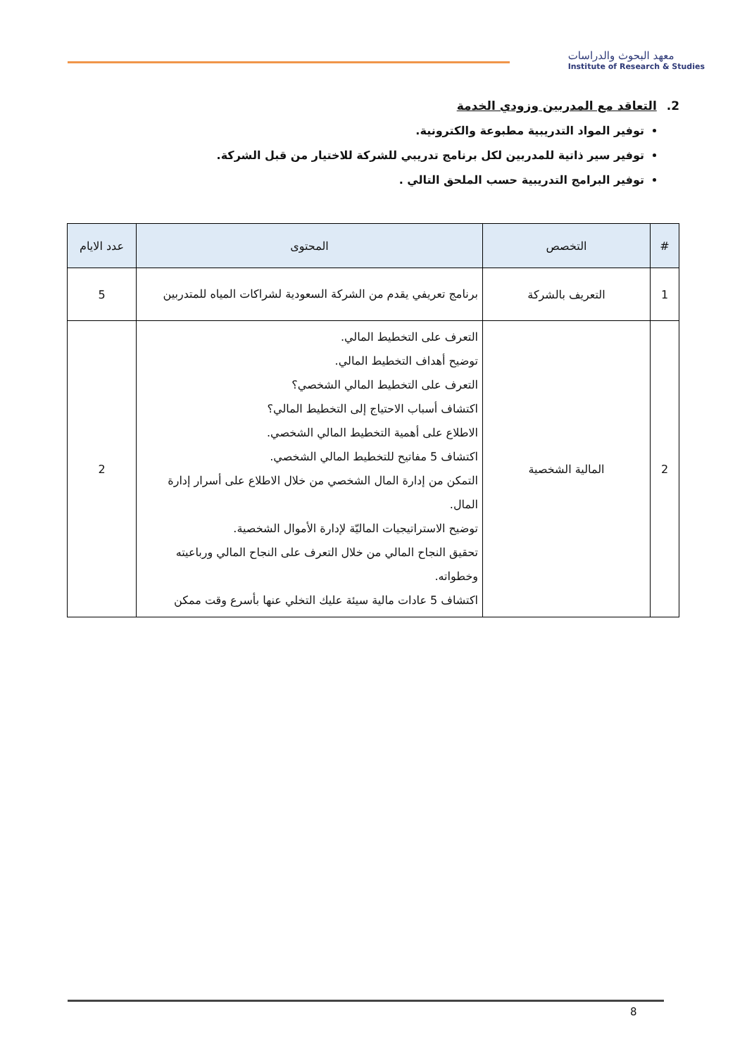معهد البحوث والدراسات
Institute of Research & Studies
2. التعاقد مع المدربين وزودي الخدمة
توفير المواد التدريبية مطبوعة والكترونية.
توفير سير ذاتية للمدربين لكل برنامج تدريبي للشركة للاختيار من قبل الشركة.
توفير البرامج التدريبية حسب الملحق التالي .
| # | التخصص | المحتوى | عدد الايام |
| --- | --- | --- | --- |
| 1 | التعريف بالشركة | برنامج تعريفي يقدم من الشركة السعودية لشراكات المياه للمتدربين | 5 |
| 2 | المالية الشخصية | التعرف على التخطيط المالي. توضيح أهداف التخطيط المالي. التعرف على التخطيط المالي الشخصي؟ اكتشاف أسباب الاحتياج إلى التخطيط المالي؟ الاطلاع على أهمية التخطيط المالي الشخصي. اكتشاف 5 مفاتيح للتخطيط المالي الشخصي. التمكن من إدارة المال الشخصي من خلال الاطلاع على أسرار إدارة المال. توضيح الاستراتيجيات الماليّة لإدارة الأموال الشخصية. تحقيق النجاح المالي من خلال التعرف على النجاح المالي ورباعيته وخطواته. اكتشاف 5 عادات مالية سيئة عليك التخلي عنها بأسرع وقت ممكن | 2 |
8